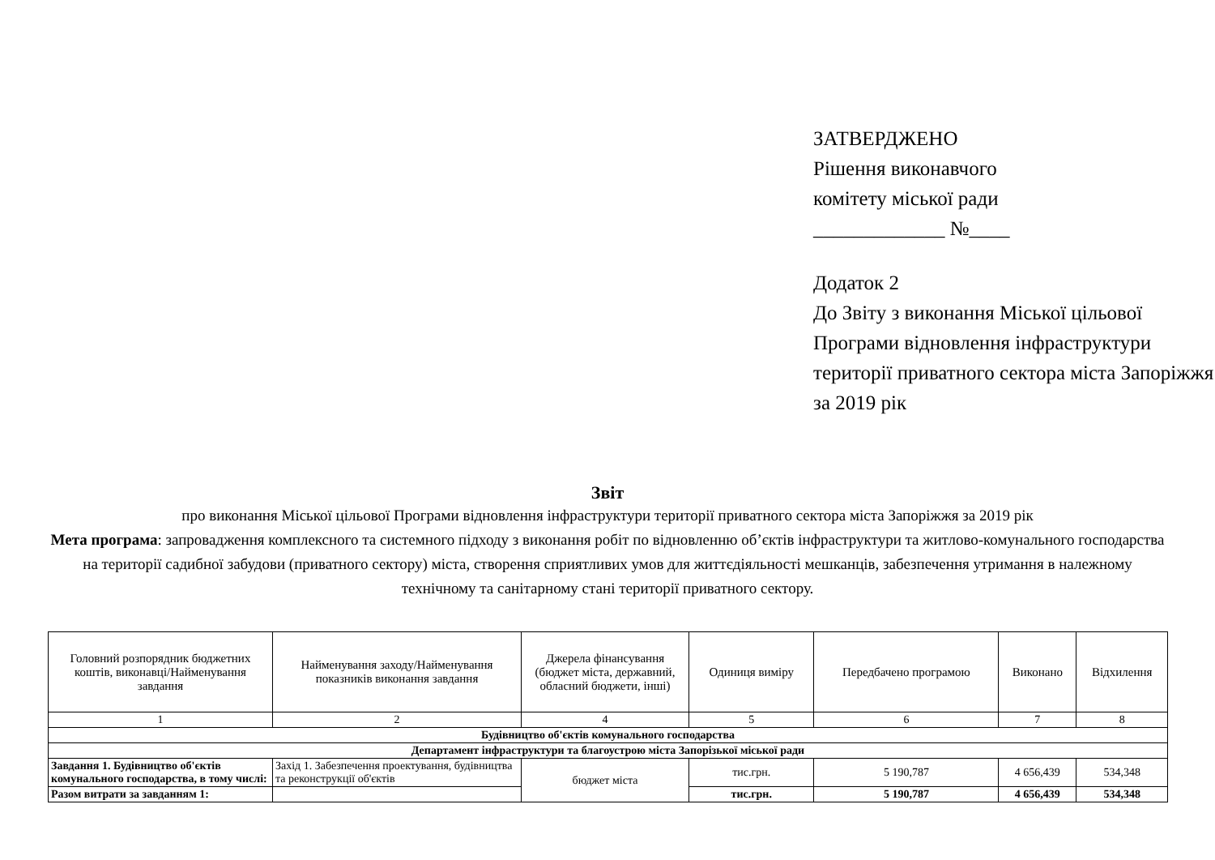ЗАТВЕРДЖЕНО
Рішення виконавчого
комітету міської ради
_____________ №____
Додаток 2
До Звіту з виконання Міської цільової Програми відновлення інфраструктури території приватного сектора міста Запоріжжя за 2019 рік
Звіт
про виконання Міської цільової Програми відновлення інфраструктури території приватного сектора міста Запоріжжя за 2019 рік
Мета програма: запровадження комплексного та системного підходу з виконання робіт по відновленню об’єктів інфраструктури та житлово-комунального господарства на території садибної забудови (приватного сектору) міста, створення сприятливих умов для життєдіяльності мешканців, забезпечення утримання в належному технічному та санітарному стані території приватного сектору.
| Головний розпорядник бюджетних коштів, виконавці/Найменування завдання | Найменування заходу/Найменування показників виконання завдання | Джерела фінансування (бюджет міста, державний, обласний бюджети, інші) | Одиниця виміру | Передбачено програмою | Виконано | Відхилення |
| --- | --- | --- | --- | --- | --- | --- |
| 1 | 2 | 4 | 5 | 6 | 7 | 8 |
| Будівництво об'єктів комунального господарства | | | | | | |
| Департамент інфраструктури та благоустрою міста Запорізької міської ради | | | | | | |
| Завдання 1. Будівництво об'єктів комунального господарства, в тому числі: | Захід 1. Забезпечення проектування, будівництва та реконструкції об'єктів | бюджет міста | тис.грн. | 5 190,787 | 4 656,439 | 534,348 |
| Разом витрати за завданням 1: | | | тис.грн. | 5 190,787 | 4 656,439 | 534,348 |